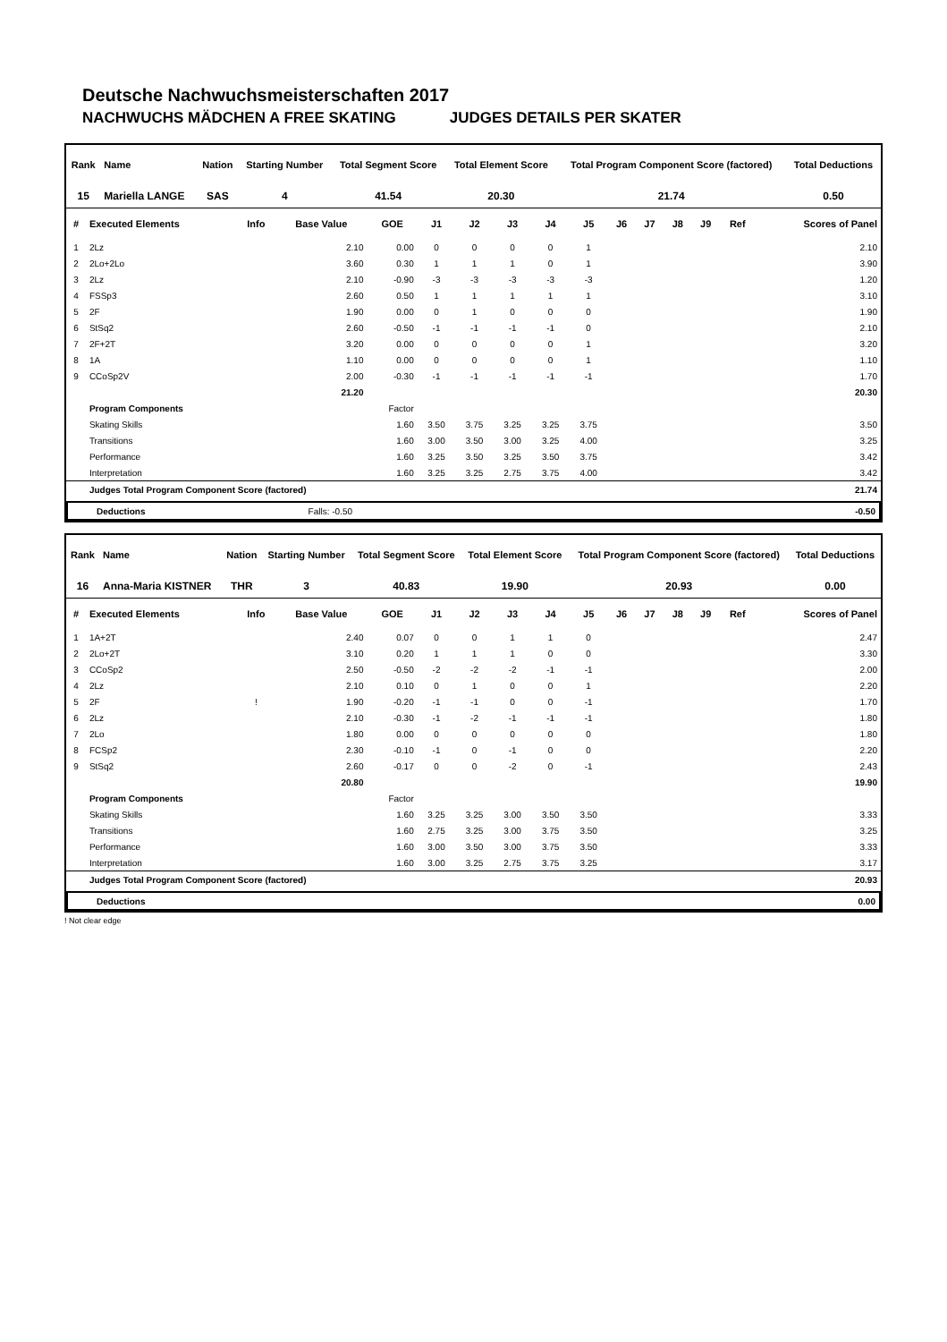Deutsche Nachwuchsmeisterschaften 2017
NACHWUCHS MÄDCHEN A FREE SKATING JUDGES DETAILS PER SKATER
| Rank | Name | Nation | Starting Number | Total Segment Score | Total Element Score | Total Program Component Score (factored) | Total Deductions |
| --- | --- | --- | --- | --- | --- | --- | --- |
| 15 | Mariella LANGE | SAS | 4 | 41.54 | 20.30 | 21.74 | 0.50 |
| # | Executed Elements | Info | Base Value | GOE | J1 | J2 | J3 | J4 | J5 | J6 | J7 | J8 | J9 | Ref | Scores of Panel |
| --- | --- | --- | --- | --- | --- | --- | --- | --- | --- | --- | --- | --- | --- | --- | --- |
| 1 | 2Lz | | 2.10 | 0.00 | 0 | 0 | 0 | 0 | 1 | | | | | | 2.10 |
| 2 | 2Lo+2Lo | | 3.60 | 0.30 | 1 | 1 | 1 | 0 | 1 | | | | | | 3.90 |
| 3 | 2Lz | | 2.10 | -0.90 | -3 | -3 | -3 | -3 | -3 | | | | | | 1.20 |
| 4 | FSSp3 | | 2.60 | 0.50 | 1 | 1 | 1 | 1 | 1 | | | | | | 3.10 |
| 5 | 2F | | 1.90 | 0.00 | 0 | 1 | 0 | 0 | 0 | | | | | | 1.90 |
| 6 | StSq2 | | 2.60 | -0.50 | -1 | -1 | -1 | -1 | 0 | | | | | | 2.10 |
| 7 | 2F+2T | | 3.20 | 0.00 | 0 | 0 | 0 | 0 | 1 | | | | | | 3.20 |
| 8 | 1A | | 1.10 | 0.00 | 0 | 0 | 0 | 0 | 1 | | | | | | 1.10 |
| 9 | CCoSp2V | | 2.00 | -0.30 | -1 | -1 | -1 | -1 | -1 | | | | | | 1.70 |
| | | | 21.20 | | | | | | | | | | | | 20.30 |
| | Program Components | | | Factor | | | | | | | | | | | |
| | Skating Skills | | | 1.60 | 3.50 | 3.75 | 3.25 | 3.25 | 3.75 | | | | | | 3.50 |
| | Transitions | | | 1.60 | 3.00 | 3.50 | 3.00 | 3.25 | 4.00 | | | | | | 3.25 |
| | Performance | | | 1.60 | 3.25 | 3.50 | 3.25 | 3.50 | 3.75 | | | | | | 3.42 |
| | Interpretation | | | 1.60 | 3.25 | 3.25 | 2.75 | 3.75 | 4.00 | | | | | | 3.42 |
| | Judges Total Program Component Score (factored) | | | | | | | | | | | | | | 21.74 |
| | Deductions | Falls: -0.50 | | -0.50 |
| Rank | Name | Nation | Starting Number | Total Segment Score | Total Element Score | Total Program Component Score (factored) | Total Deductions |
| --- | --- | --- | --- | --- | --- | --- | --- |
| 16 | Anna-Maria KISTNER | THR | 3 | 40.83 | 19.90 | 20.93 | 0.00 |
| # | Executed Elements | Info | Base Value | GOE | J1 | J2 | J3 | J4 | J5 | J6 | J7 | J8 | J9 | Ref | Scores of Panel |
| --- | --- | --- | --- | --- | --- | --- | --- | --- | --- | --- | --- | --- | --- | --- | --- |
| 1 | 1A+2T | | 2.40 | 0.07 | 0 | 0 | 1 | 1 | 0 | | | | | | 2.47 |
| 2 | 2Lo+2T | | 3.10 | 0.20 | 1 | 1 | 1 | 0 | 0 | | | | | | 3.30 |
| 3 | CCoSp2 | | 2.50 | -0.50 | -2 | -2 | -2 | -1 | -1 | | | | | | 2.00 |
| 4 | 2Lz | | 2.10 | 0.10 | 0 | 1 | 0 | 0 | 1 | | | | | | 2.20 |
| 5 | 2F | ! | 1.90 | -0.20 | -1 | -1 | 0 | 0 | -1 | | | | | | 1.70 |
| 6 | 2Lz | | 2.10 | -0.30 | -1 | -2 | -1 | -1 | -1 | | | | | | 1.80 |
| 7 | 2Lo | | 1.80 | 0.00 | 0 | 0 | 0 | 0 | 0 | | | | | | 1.80 |
| 8 | FCSp2 | | 2.30 | -0.10 | -1 | 0 | -1 | 0 | 0 | | | | | | 2.20 |
| 9 | StSq2 | | 2.60 | -0.17 | 0 | 0 | -2 | 0 | -1 | | | | | | 2.43 |
| | | | 20.80 | | | | | | | | | | | | 19.90 |
| | Program Components | | | Factor | | | | | | | | | | | |
| | Skating Skills | | | 1.60 | 3.25 | 3.25 | 3.00 | 3.50 | 3.50 | | | | | | 3.33 |
| | Transitions | | | 1.60 | 2.75 | 3.25 | 3.00 | 3.75 | 3.50 | | | | | | 3.25 |
| | Performance | | | 1.60 | 3.00 | 3.50 | 3.00 | 3.75 | 3.50 | | | | | | 3.33 |
| | Interpretation | | | 1.60 | 3.00 | 3.25 | 2.75 | 3.75 | 3.25 | | | | | | 3.17 |
| | Judges Total Program Component Score (factored) | | | | | | | | | | | | | | 20.93 |
| | Deductions | 0.00 |
! Not clear edge